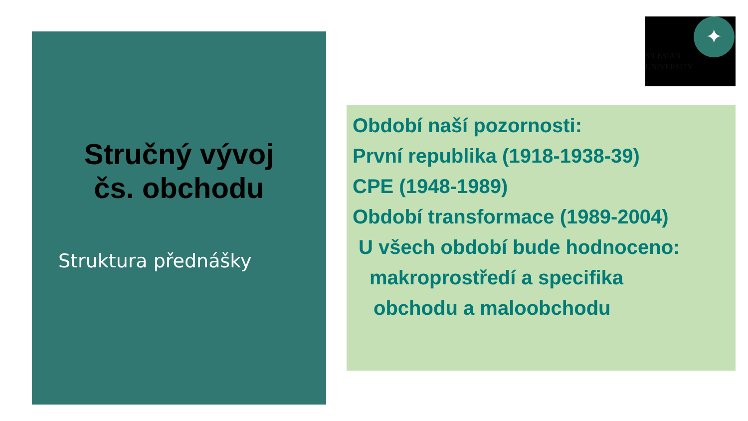Stručný vývoj
čs. obchodu
Struktura přednášky
✦
SILESIAN
UNIVERSITY
Období naší pozornosti:
První republika (1918-1938-39)
CPE (1948-1989)
Období transformace (1989-2004)
U všech období bude hodnoceno:
makroprostředí a specifika
obchodu a maloobchodu